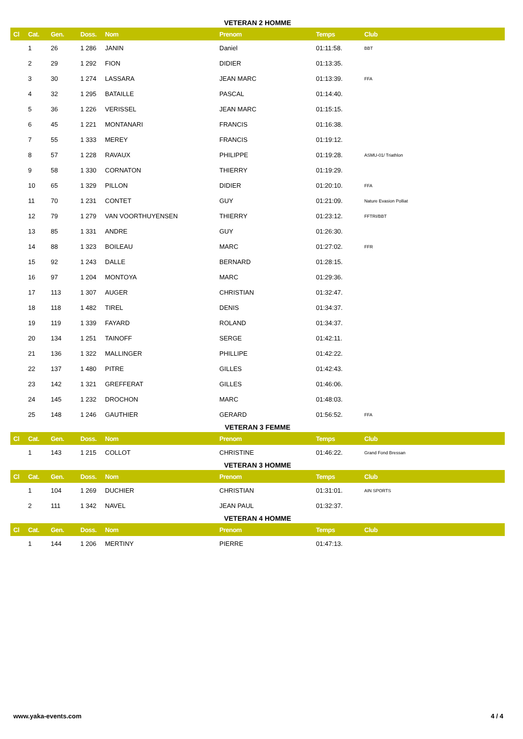VETERAN 2 HOMME
| Cl | Cat. | Gen. | Doss. | Nom | Prenom | Temps | Club |
| --- | --- | --- | --- | --- | --- | --- | --- |
| | 1 | 26 | 1 286 | JANIN | Daniel | 01:11:58. | BBT |
| | 2 | 29 | 1 292 | FION | DIDIER | 01:13:35. | |
| | 3 | 30 | 1 274 | LASSARA | JEAN MARC | 01:13:39. | FFA |
| | 4 | 32 | 1 295 | BATAILLE | PASCAL | 01:14:40. | |
| | 5 | 36 | 1 226 | VERISSEL | JEAN MARC | 01:15:15. | |
| | 6 | 45 | 1 221 | MONTANARI | FRANCIS | 01:16:38. | |
| | 7 | 55 | 1 333 | MEREY | FRANCIS | 01:19:12. | |
| | 8 | 57 | 1 228 | RAVAUX | PHILIPPE | 01:19:28. | ASMU-01/ Triathlon |
| | 9 | 58 | 1 330 | CORNATON | THIERRY | 01:19:29. | |
| | 10 | 65 | 1 329 | PILLON | DIDIER | 01:20:10. | FFA |
| | 11 | 70 | 1 231 | CONTET | GUY | 01:21:09. | Nature Evasion Polliat |
| | 12 | 79 | 1 279 | VAN VOORTHUYENSEN | THIERRY | 01:23:12. | FFTRI/BBT |
| | 13 | 85 | 1 331 | ANDRE | GUY | 01:26:30. | |
| | 14 | 88 | 1 323 | BOILEAU | MARC | 01:27:02. | FFR |
| | 15 | 92 | 1 243 | DALLE | BERNARD | 01:28:15. | |
| | 16 | 97 | 1 204 | MONTOYA | MARC | 01:29:36. | |
| | 17 | 113 | 1 307 | AUGER | CHRISTIAN | 01:32:47. | |
| | 18 | 118 | 1 482 | TIREL | DENIS | 01:34:37. | |
| | 19 | 119 | 1 339 | FAYARD | ROLAND | 01:34:37. | |
| | 20 | 134 | 1 251 | TAINOFF | SERGE | 01:42:11. | |
| | 21 | 136 | 1 322 | MALLINGER | PHILLIPE | 01:42:22. | |
| | 22 | 137 | 1 480 | PITRE | GILLES | 01:42:43. | |
| | 23 | 142 | 1 321 | GREFFERAT | GILLES | 01:46:06. | |
| | 24 | 145 | 1 232 | DROCHON | MARC | 01:48:03. | |
| | 25 | 148 | 1 246 | GAUTHIER | GERARD | 01:56:52. | FFA |
VETERAN 3 FEMME
| Cl | Cat. | Gen. | Doss. | Nom | Prenom | Temps | Club |
| --- | --- | --- | --- | --- | --- | --- | --- |
| | 1 | 143 | 1 215 | COLLOT | CHRISTINE | 01:46:22. | Grand Fond Bressan |
VETERAN 3 HOMME
| Cl | Cat. | Gen. | Doss. | Nom | Prenom | Temps | Club |
| --- | --- | --- | --- | --- | --- | --- | --- |
| | 1 | 104 | 1 269 | DUCHIER | CHRISTIAN | 01:31:01. | AIN SPORTS |
| | 2 | 111 | 1 342 | NAVEL | JEAN PAUL | 01:32:37. | |
VETERAN 4 HOMME
| Cl | Cat. | Gen. | Doss. | Nom | Prenom | Temps | Club |
| --- | --- | --- | --- | --- | --- | --- | --- |
| | 1 | 144 | 1 206 | MERTINY | PIERRE | 01:47:13. | |
www.yaka-events.com 4 / 4